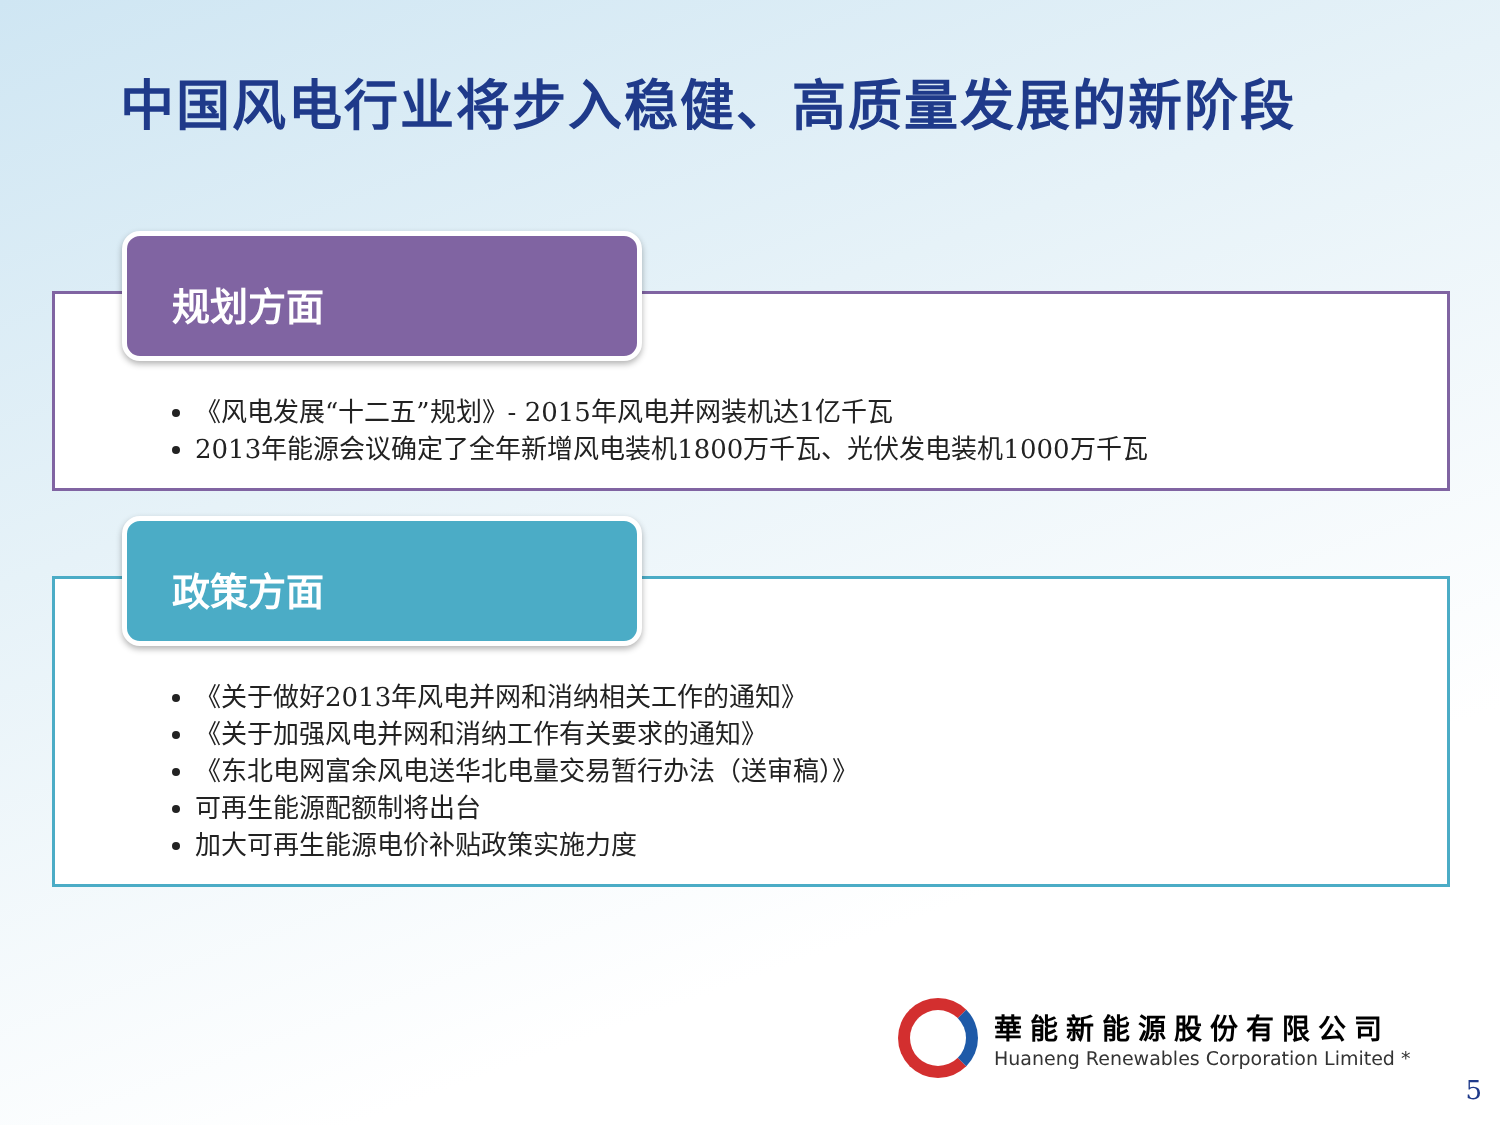中国风电行业将步入稳健、高质量发展的新阶段
《风电发展“十二五”规划》- 2015年风电并网装机达1亿千瓦
2013年能源会议确定了全年新增风电装机1800万千瓦、光伏发电装机1000万千瓦
规划方面
《关于做好2013年风电并网和消纳相关工作的通知》
《关于加强风电并网和消纳工作有关要求的通知》
《东北电网富余风电送华北电量交易暂行办法（送审稿）》
可再生能源配额制将出台
加大可再生能源电价补贴政策实施力度
政策方面
華能新能源股份有限公司
Huaneng Renewables Corporation Limited *
5